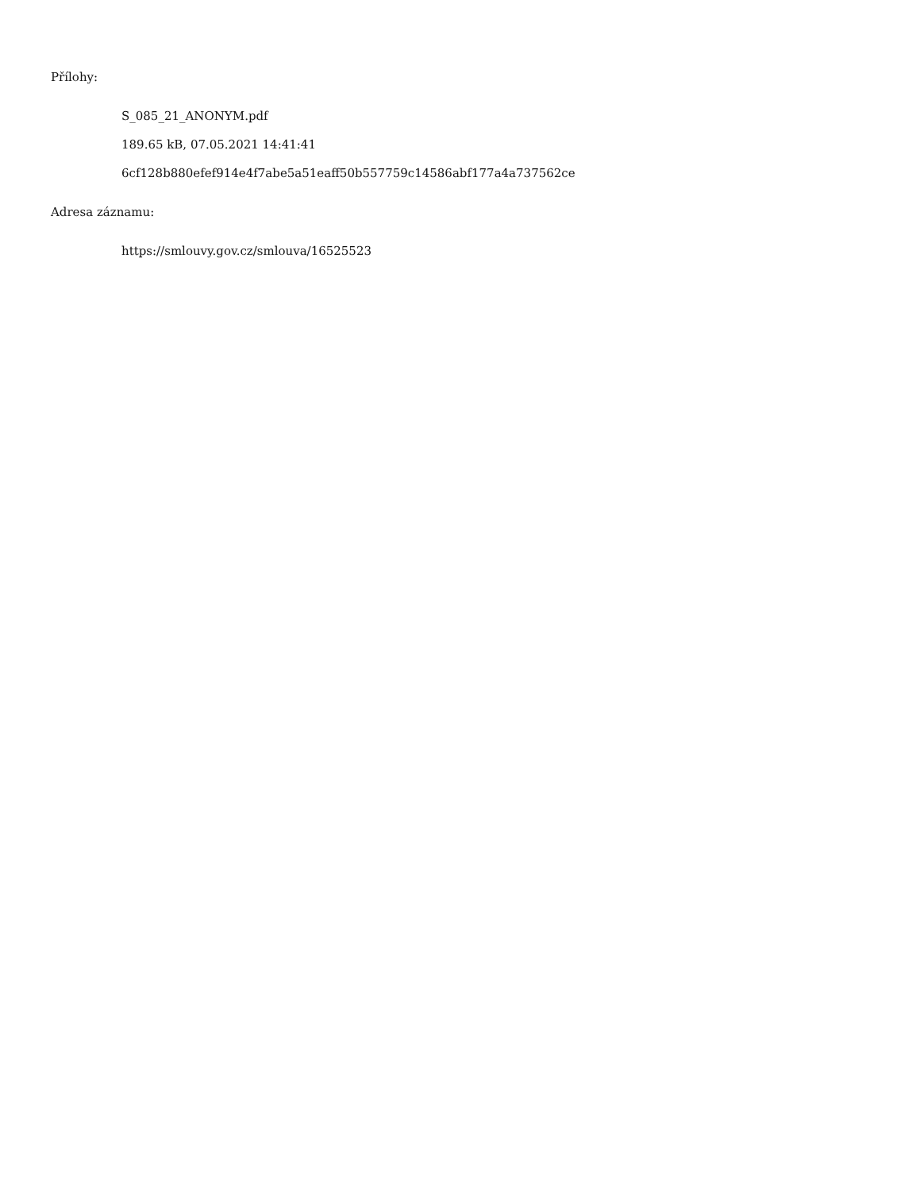Přílohy:
S_085_21_ANONYM.pdf
189.65 kB, 07.05.2021 14:41:41
6cf128b880efef914e4f7abe5a51eaff50b557759c14586abf177a4a737562ce
Adresa záznamu:
https://smlouvy.gov.cz/smlouva/16525523